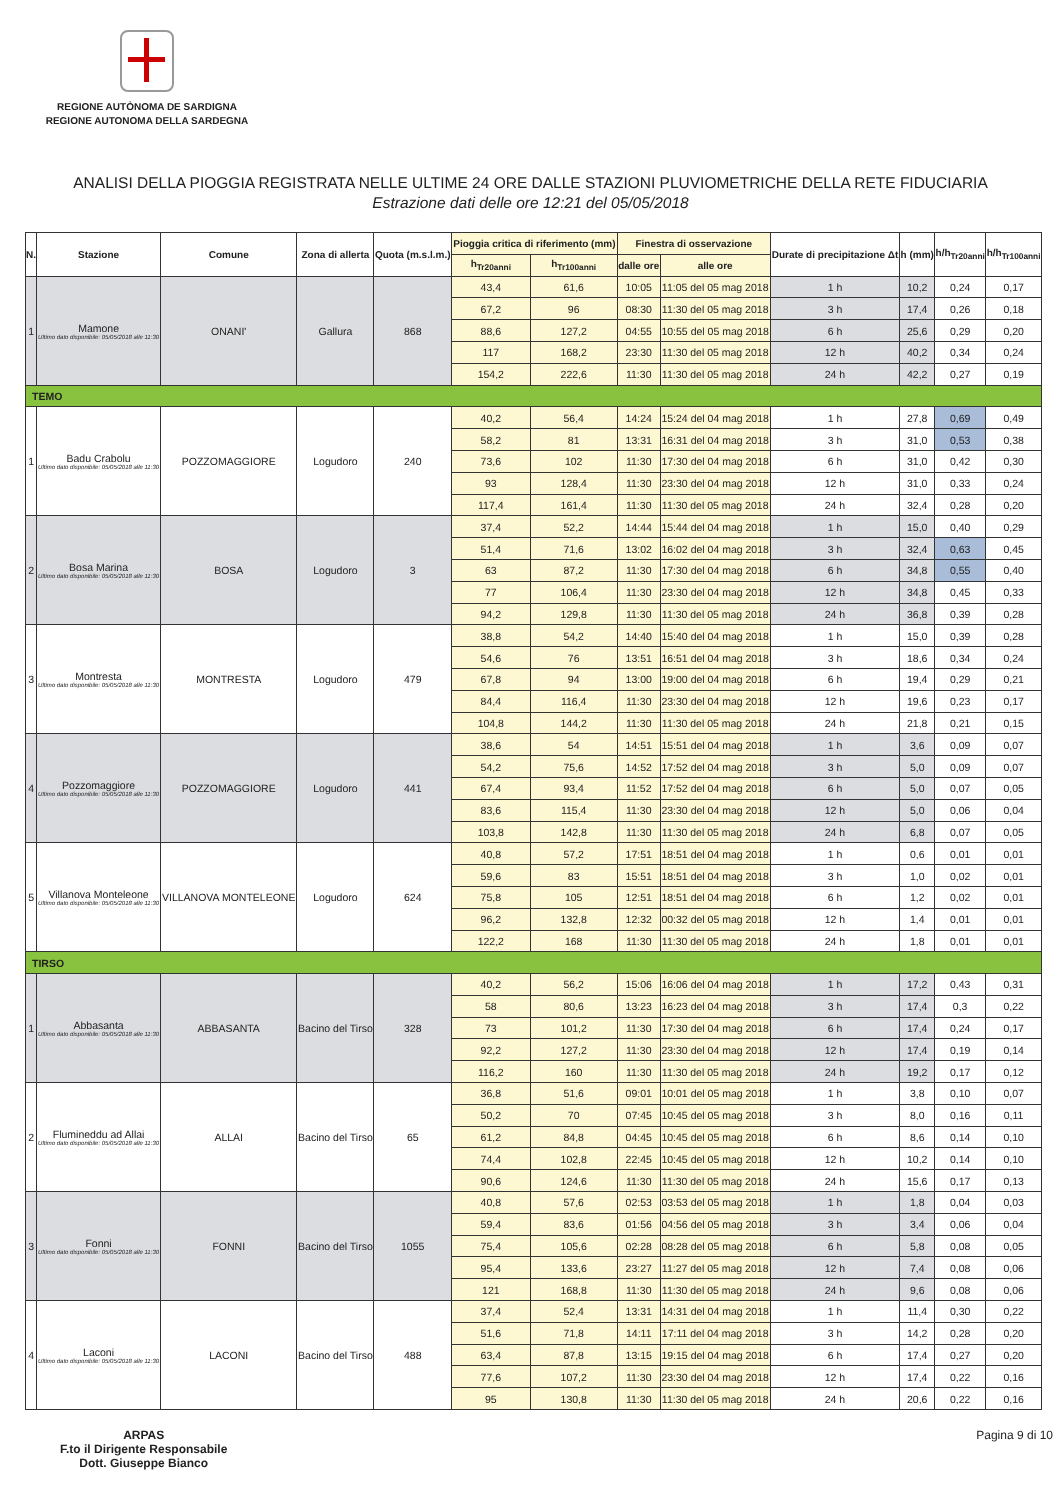REGIONE AUTÒNOMA DE SARDIGNA
REGIONE AUTONOMA DELLA SARDEGNA
ANALISI DELLA PIOGGIA REGISTRATA NELLE ULTIME 24 ORE DALLE STAZIONI PLUVIOMETRICHE DELLA RETE FIDUCIARIA
Estrazione dati delle ore 12:21 del 05/05/2018
| N. | Stazione | Comune | Zona di allerta | Quota (m.s.l.m.) | Pioggia critica di riferimento (mm) | | Finestra di osservazione | | Durate di precipitazione Δt | h (mm) | h/h<sub>Tr20anni</sub> | h/h<sub>Tr100anni</sub> |
| --- | --- | --- | --- | --- | --- | --- | --- | --- | --- | --- | --- | --- |
| | | | | | h<sub>Tr20anni</sub> | h<sub>Tr100anni</sub> | dalle ore | alle ore | | | | |
| 1 | Mamone Ultimo dato disponibile: 05/05/2018 alle 11:30 | ONANI' | Gallura | 868 | 43,4 | 61,6 | 10:05 | 11:05 del 05 mag 2018 | 1 h | 10,2 | 0,24 | 0,17 |
| | | | | | 67,2 | 96 | 08:30 | 11:30 del 05 mag 2018 | 3 h | 17,4 | 0,26 | 0,18 |
| | | | | | 88,6 | 127,2 | 04:55 | 10:55 del 05 mag 2018 | 6 h | 25,6 | 0,29 | 0,20 |
| | | | | | 117 | 168,2 | 23:30 | 11:30 del 05 mag 2018 | 12 h | 40,2 | 0,34 | 0,24 |
| | | | | | 154,2 | 222,6 | 11:30 | 11:30 del 05 mag 2018 | 24 h | 42,2 | 0,27 | 0,19 |
| TEMO | | | | | | | | | | | | |
| 1 | Badu Crabolu Ultimo dato disponibile: 05/05/2018 alle 11:30 | POZZOMAGGIORE | Logudoro | 240 | 40,2 | 56,4 | 14:24 | 15:24 del 04 mag 2018 | 1 h | 27,8 | 0,69 | 0,49 |
| | | | | | 58,2 | 81 | 13:31 | 16:31 del 04 mag 2018 | 3 h | 31,0 | 0,53 | 0,38 |
| | | | | | 73,6 | 102 | 11:30 | 17:30 del 04 mag 2018 | 6 h | 31,0 | 0,42 | 0,30 |
| | | | | | 93 | 128,4 | 11:30 | 23:30 del 04 mag 2018 | 12 h | 31,0 | 0,33 | 0,24 |
| | | | | | 117,4 | 161,4 | 11:30 | 11:30 del 05 mag 2018 | 24 h | 32,4 | 0,28 | 0,20 |
| 2 | Bosa Marina Ultimo dato disponibile: 05/05/2018 alle 11:30 | BOSA | Logudoro | 3 | 37,4 | 52,2 | 14:44 | 15:44 del 04 mag 2018 | 1 h | 15,0 | 0,40 | 0,29 |
| | | | | | 51,4 | 71,6 | 13:02 | 16:02 del 04 mag 2018 | 3 h | 32,4 | 0,63 | 0,45 |
| | | | | | 63 | 87,2 | 11:30 | 17:30 del 04 mag 2018 | 6 h | 34,8 | 0,55 | 0,40 |
| | | | | | 77 | 106,4 | 11:30 | 23:30 del 04 mag 2018 | 12 h | 34,8 | 0,45 | 0,33 |
| | | | | | 94,2 | 129,8 | 11:30 | 11:30 del 05 mag 2018 | 24 h | 36,8 | 0,39 | 0,28 |
| 3 | Montresta Ultimo dato disponibile: 05/05/2018 alle 11:30 | MONTRESTA | Logudoro | 479 | 38,8 | 54,2 | 14:40 | 15:40 del 04 mag 2018 | 1 h | 15,0 | 0,39 | 0,28 |
| | | | | | 54,6 | 76 | 13:51 | 16:51 del 04 mag 2018 | 3 h | 18,6 | 0,34 | 0,24 |
| | | | | | 67,8 | 94 | 13:00 | 19:00 del 04 mag 2018 | 6 h | 19,4 | 0,29 | 0,21 |
| | | | | | 84,4 | 116,4 | 11:30 | 23:30 del 04 mag 2018 | 12 h | 19,6 | 0,23 | 0,17 |
| | | | | | 104,8 | 144,2 | 11:30 | 11:30 del 05 mag 2018 | 24 h | 21,8 | 0,21 | 0,15 |
| 4 | Pozzomaggiore Ultimo dato disponibile: 05/05/2018 alle 11:30 | POZZOMAGGIORE | Logudoro | 441 | 38,6 | 54 | 14:51 | 15:51 del 04 mag 2018 | 1 h | 3,6 | 0,09 | 0,07 |
| | | | | | 54,2 | 75,6 | 14:52 | 17:52 del 04 mag 2018 | 3 h | 5,0 | 0,09 | 0,07 |
| | | | | | 67,4 | 93,4 | 11:52 | 17:52 del 04 mag 2018 | 6 h | 5,0 | 0,07 | 0,05 |
| | | | | | 83,6 | 115,4 | 11:30 | 23:30 del 04 mag 2018 | 12 h | 5,0 | 0,06 | 0,04 |
| | | | | | 103,8 | 142,8 | 11:30 | 11:30 del 05 mag 2018 | 24 h | 6,8 | 0,07 | 0,05 |
| 5 | Villanova Monteleone Ultimo dato disponibile: 05/05/2018 alle 11:30 | VILLANOVA MONTELEONE | Logudoro | 624 | 40,8 | 57,2 | 17:51 | 18:51 del 04 mag 2018 | 1 h | 0,6 | 0,01 | 0,01 |
| | | | | | 59,6 | 83 | 15:51 | 18:51 del 04 mag 2018 | 3 h | 1,0 | 0,02 | 0,01 |
| | | | | | 75,8 | 105 | 12:51 | 18:51 del 04 mag 2018 | 6 h | 1,2 | 0,02 | 0,01 |
| | | | | | 96,2 | 132,8 | 12:32 | 00:32 del 05 mag 2018 | 12 h | 1,4 | 0,01 | 0,01 |
| | | | | | 122,2 | 168 | 11:30 | 11:30 del 05 mag 2018 | 24 h | 1,8 | 0,01 | 0,01 |
| TIRSO | | | | | | | | | | | | |
| 1 | Abbasanta Ultimo dato disponibile: 05/05/2018 alle 11:30 | ABBASANTA | Bacino del Tirso | 328 | 40,2 | 56,2 | 15:06 | 16:06 del 04 mag 2018 | 1 h | 17,2 | 0,43 | 0,31 |
| | | | | | 58 | 80,6 | 13:23 | 16:23 del 04 mag 2018 | 3 h | 17,4 | 0,3 | 0,22 |
| | | | | | 73 | 101,2 | 11:30 | 17:30 del 04 mag 2018 | 6 h | 17,4 | 0,24 | 0,17 |
| | | | | | 92,2 | 127,2 | 11:30 | 23:30 del 04 mag 2018 | 12 h | 17,4 | 0,19 | 0,14 |
| | | | | | 116,2 | 160 | 11:30 | 11:30 del 05 mag 2018 | 24 h | 19,2 | 0,17 | 0,12 |
| 2 | Flumineddu ad Allai Ultimo dato disponibile: 05/05/2018 alle 11:30 | ALLAI | Bacino del Tirso | 65 | 36,8 | 51,6 | 09:01 | 10:01 del 05 mag 2018 | 1 h | 3,8 | 0,10 | 0,07 |
| | | | | | 50,2 | 70 | 07:45 | 10:45 del 05 mag 2018 | 3 h | 8,0 | 0,16 | 0,11 |
| | | | | | 61,2 | 84,8 | 04:45 | 10:45 del 05 mag 2018 | 6 h | 8,6 | 0,14 | 0,10 |
| | | | | | 74,4 | 102,8 | 22:45 | 10:45 del 05 mag 2018 | 12 h | 10,2 | 0,14 | 0,10 |
| | | | | | 90,6 | 124,6 | 11:30 | 11:30 del 05 mag 2018 | 24 h | 15,6 | 0,17 | 0,13 |
| 3 | Fonni Ultimo dato disponibile: 05/05/2018 alle 11:30 | FONNI | Bacino del Tirso | 1055 | 40,8 | 57,6 | 02:53 | 03:53 del 05 mag 2018 | 1 h | 1,8 | 0,04 | 0,03 |
| | | | | | 59,4 | 83,6 | 01:56 | 04:56 del 05 mag 2018 | 3 h | 3,4 | 0,06 | 0,04 |
| | | | | | 75,4 | 105,6 | 02:28 | 08:28 del 05 mag 2018 | 6 h | 5,8 | 0,08 | 0,05 |
| | | | | | 95,4 | 133,6 | 23:27 | 11:27 del 05 mag 2018 | 12 h | 7,4 | 0,08 | 0,06 |
| | | | | | 121 | 168,8 | 11:30 | 11:30 del 05 mag 2018 | 24 h | 9,6 | 0,08 | 0,06 |
| 4 | Laconi Ultimo dato disponibile: 05/05/2018 alle 11:30 | LACONI | Bacino del Tirso | 488 | 37,4 | 52,4 | 13:31 | 14:31 del 04 mag 2018 | 1 h | 11,4 | 0,30 | 0,22 |
| | | | | | 51,6 | 71,8 | 14:11 | 17:11 del 04 mag 2018 | 3 h | 14,2 | 0,28 | 0,20 |
| | | | | | 63,4 | 87,8 | 13:15 | 19:15 del 04 mag 2018 | 6 h | 17,4 | 0,27 | 0,20 |
| | | | | | 77,6 | 107,2 | 11:30 | 23:30 del 04 mag 2018 | 12 h | 17,4 | 0,22 | 0,16 |
| | | | | | 95 | 130,8 | 11:30 | 11:30 del 05 mag 2018 | 24 h | 20,6 | 0,22 | 0,16 |
ARPAS
F.to il Dirigente Responsabile
Dott. Giuseppe Bianco
Pagina 9 di 10